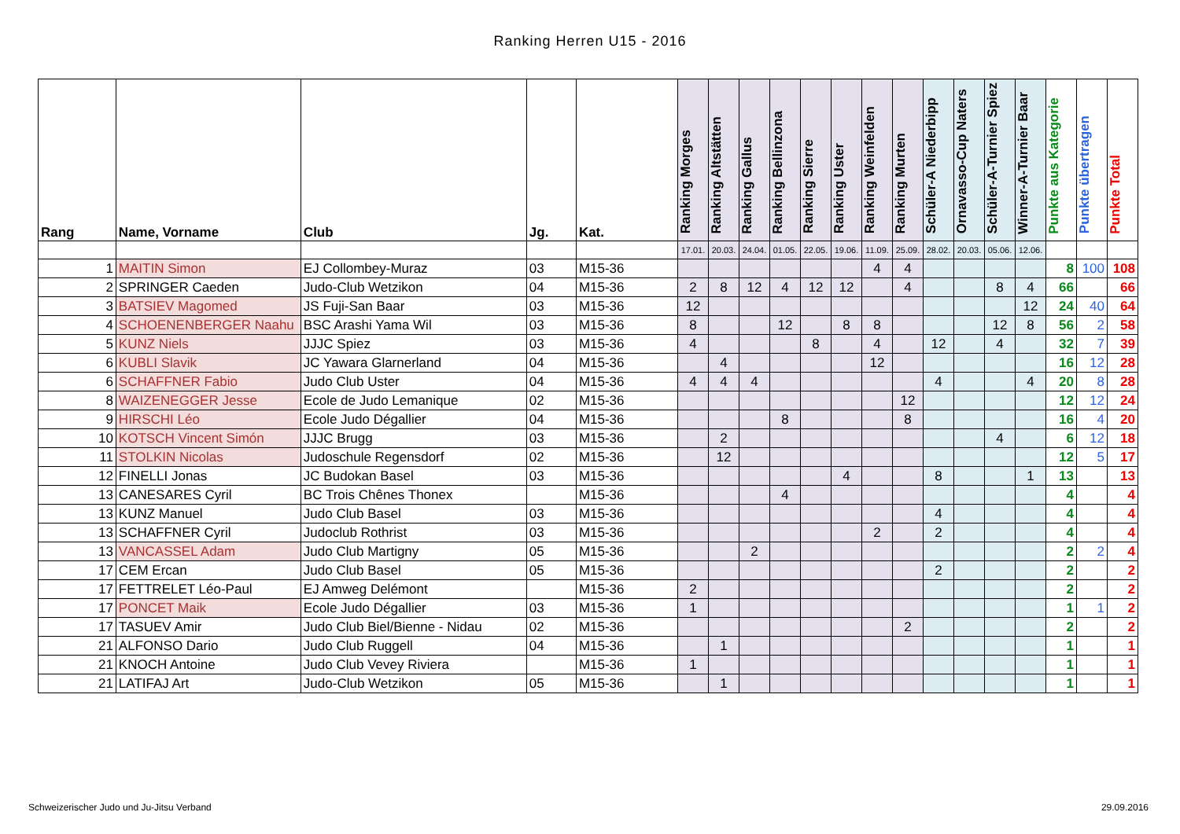Ranking Herren U15 - 2016
| Rang | Name, Vorname | Club | Jg. | Kat. | Ranking Morges | Ranking Altstätten | Ranking Gallus | Ranking Bellinzona | Ranking Sierre | Ranking Uster | Ranking Weinfelden | Ranking Murten | Schüler-A Niederbipp | Ornavasso-Cup Naters | Schüler-A-Turnier Spiez | Winner-A-Turnier Baar | Punkte aus Kategorie | Punkte übertragen | Punkte Total |
| --- | --- | --- | --- | --- | --- | --- | --- | --- | --- | --- | --- | --- | --- | --- | --- | --- | --- | --- | --- |
| | | | | | 17.01. | 20.03. | 24.04. | 01.05. | 22.05. | 19.06. | 11.09. | 25.09. | 28.02. | 20.03. | 05.06. | 12.06. | | | |
| 1 | MAITIN Simon | EJ Collombey-Muraz | 03 | M15-36 | | | | | | | 4 | 4 | | | | | 8 | 100 | 108 |
| 2 | SPRINGER Caeden | Judo-Club Wetzikon | 04 | M15-36 | 2 | 8 | 12 | 4 | 12 | 12 | | 4 | | | 8 | 4 | 66 | | 66 |
| 3 | BATSIEV Magomed | JS Fuji-San Baar | 03 | M15-36 | 12 | | | | | | | | | | | 12 | 24 | 40 | 64 |
| 4 | SCHOENENBERGER Naahu | BSC Arashi Yama Wil | 03 | M15-36 | 8 | | | 12 | | 8 | 8 | | | | 12 | 8 | 56 | 2 | 58 |
| 5 | KUNZ Niels | JJJC Spiez | 03 | M15-36 | 4 | | | | 8 | | 4 | | 12 | | 4 | | 32 | 7 | 39 |
| 6 | KUBLI Slavik | JC Yawara Glarnerland | 04 | M15-36 | | 4 | | | | | 12 | | | | | | 16 | 12 | 28 |
| 6 | SCHAFFNER Fabio | Judo Club Uster | 04 | M15-36 | 4 | 4 | 4 | | | | | | 4 | | | 4 | 20 | 8 | 28 |
| 8 | WAIZENEGGER Jesse | Ecole de Judo Lemanique | 02 | M15-36 | | | | | | | | 12 | | | | | 12 | 12 | 24 |
| 9 | HIRSCHI Léo | Ecole Judo Dégallier | 04 | M15-36 | | | | 8 | | | | 8 | | | | | 16 | 4 | 20 |
| 10 | KOTSCH Vincent Simón | JJJC Brugg | 03 | M15-36 | | 2 | | | | | | | | | 4 | | 6 | 12 | 18 |
| 11 | STOLKIN Nicolas | Judoschule Regensdorf | 02 | M15-36 | | 12 | | | | | | | | | | | 12 | 5 | 17 |
| 12 | FINELLI Jonas | JC Budokan Basel | 03 | M15-36 | | | | | | 4 | | | 8 | | | 1 | 13 | | 13 |
| 13 | CANESARES Cyril | BC Trois Chênes Thonex | | M15-36 | | | | 4 | | | | | | | | | 4 | | 4 |
| 13 | KUNZ Manuel | Judo Club Basel | 03 | M15-36 | | | | | | | | | 4 | | | | 4 | | 4 |
| 13 | SCHAFFNER Cyril | Judoclub Rothrist | 03 | M15-36 | | | | | | | 2 | | 2 | | | | 4 | | 4 |
| 13 | VANCASSEL Adam | Judo Club Martigny | 05 | M15-36 | | | 2 | | | | | | | | | | 2 | 2 | 4 |
| 17 | CEM Ercan | Judo Club Basel | 05 | M15-36 | | | | | | | | | 2 | | | | 2 | | 2 |
| 17 | FETTRELET Léo-Paul | EJ Amweg Delémont | | M15-36 | 2 | | | | | | | | | | | | 2 | | 2 |
| 17 | PONCET Maik | Ecole Judo Dégallier | 03 | M15-36 | 1 | | | | | | | | | | | | 1 | 1 | 2 |
| 17 | TASUEV Amir | Judo Club Biel/Bienne - Nidau | 02 | M15-36 | | | | | | | | 2 | | | | | 2 | | 2 |
| 21 | ALFONSO Dario | Judo Club Ruggell | 04 | M15-36 | | 1 | | | | | | | | | | | 1 | | 1 |
| 21 | KNOCH Antoine | Judo Club Vevey Riviera | | M15-36 | 1 | | | | | | | | | | | | 1 | | 1 |
| 21 | LATIFAJ Art | Judo-Club Wetzikon | 05 | M15-36 | | 1 | | | | | | | | | | | 1 | | 1 |
Schweizerischer Judo und Ju-Jitsu Verband
29.09.2016